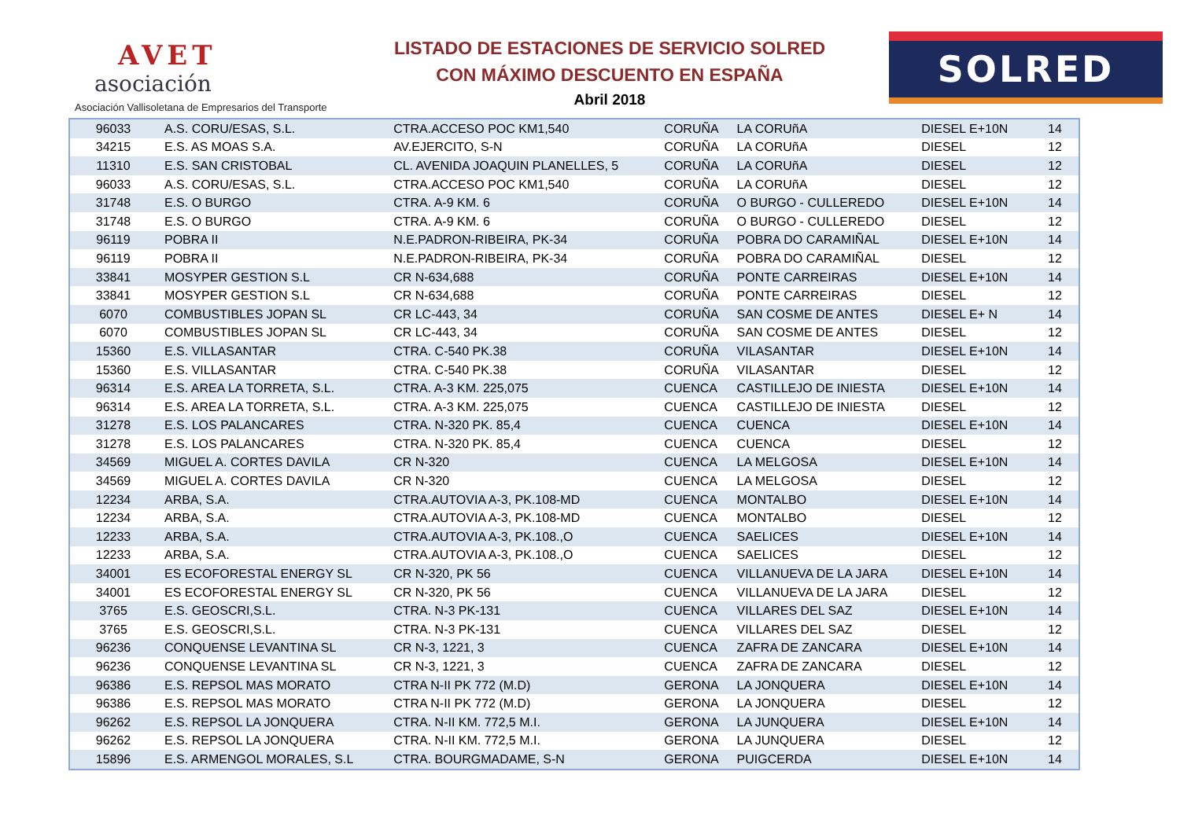AVET
asociación
Asociación Vallisoletana de Empresarios del Transporte
LISTADO DE ESTACIONES DE SERVICIO SOLRED
CON MÁXIMO DESCUENTO EN ESPAÑA
Abril 2018
SOLRED
| 96033 | A.S. CORU/ESAS, S.L. | CTRA.ACCESO POC KM1,540 | CORUÑA | LA CORUñA | DIESEL E+10N | 14 |
| 34215 | E.S. AS MOAS S.A. | AV.EJERCITO, S-N | CORUÑA | LA CORUñA | DIESEL | 12 |
| 11310 | E.S. SAN CRISTOBAL | CL. AVENIDA JOAQUIN PLANELLES, 5 | CORUÑA | LA CORUñA | DIESEL | 12 |
| 96033 | A.S. CORU/ESAS, S.L. | CTRA.ACCESO POC KM1,540 | CORUÑA | LA CORUñA | DIESEL | 12 |
| 31748 | E.S. O BURGO | CTRA. A-9 KM. 6 | CORUÑA | O BURGO - CULLEREDO | DIESEL E+10N | 14 |
| 31748 | E.S. O BURGO | CTRA. A-9 KM. 6 | CORUÑA | O BURGO - CULLEREDO | DIESEL | 12 |
| 96119 | POBRA II | N.E.PADRON-RIBEIRA, PK-34 | CORUÑA | POBRA DO CARAMIÑAL | DIESEL E+10N | 14 |
| 96119 | POBRA II | N.E.PADRON-RIBEIRA, PK-34 | CORUÑA | POBRA DO CARAMIÑAL | DIESEL | 12 |
| 33841 | MOSYPER GESTION S.L | CR N-634,688 | CORUÑA | PONTE CARREIRAS | DIESEL E+10N | 14 |
| 33841 | MOSYPER GESTION S.L | CR N-634,688 | CORUÑA | PONTE CARREIRAS | DIESEL | 12 |
| 6070 | COMBUSTIBLES JOPAN SL | CR LC-443, 34 | CORUÑA | SAN COSME DE ANTES | DIESEL E+ N | 14 |
| 6070 | COMBUSTIBLES JOPAN SL | CR LC-443, 34 | CORUÑA | SAN COSME DE ANTES | DIESEL | 12 |
| 15360 | E.S. VILLASANTAR | CTRA. C-540 PK.38 | CORUÑA | VILASANTAR | DIESEL E+10N | 14 |
| 15360 | E.S. VILLASANTAR | CTRA. C-540 PK.38 | CORUÑA | VILASANTAR | DIESEL | 12 |
| 96314 | E.S. AREA LA TORRETA, S.L. | CTRA. A-3 KM. 225,075 | CUENCA | CASTILLEJO DE INIESTA | DIESEL E+10N | 14 |
| 96314 | E.S. AREA LA TORRETA, S.L. | CTRA. A-3 KM. 225,075 | CUENCA | CASTILLEJO DE INIESTA | DIESEL | 12 |
| 31278 | E.S. LOS PALANCARES | CTRA. N-320 PK. 85,4 | CUENCA | CUENCA | DIESEL E+10N | 14 |
| 31278 | E.S. LOS PALANCARES | CTRA. N-320 PK. 85,4 | CUENCA | CUENCA | DIESEL | 12 |
| 34569 | MIGUEL A. CORTES DAVILA | CR N-320 | CUENCA | LA MELGOSA | DIESEL E+10N | 14 |
| 34569 | MIGUEL A. CORTES DAVILA | CR N-320 | CUENCA | LA MELGOSA | DIESEL | 12 |
| 12234 | ARBA, S.A. | CTRA.AUTOVIA A-3, PK.108-MD | CUENCA | MONTALBO | DIESEL E+10N | 14 |
| 12234 | ARBA, S.A. | CTRA.AUTOVIA A-3, PK.108-MD | CUENCA | MONTALBO | DIESEL | 12 |
| 12233 | ARBA, S.A. | CTRA.AUTOVIA A-3, PK.108.,O | CUENCA | SAELICES | DIESEL E+10N | 14 |
| 12233 | ARBA, S.A. | CTRA.AUTOVIA A-3, PK.108.,O | CUENCA | SAELICES | DIESEL | 12 |
| 34001 | ES ECOFORESTAL ENERGY SL | CR N-320, PK 56 | CUENCA | VILLANUEVA DE LA JARA | DIESEL E+10N | 14 |
| 34001 | ES ECOFORESTAL ENERGY SL | CR N-320, PK 56 | CUENCA | VILLANUEVA DE LA JARA | DIESEL | 12 |
| 3765 | E.S. GEOSCRI,S.L. | CTRA. N-3 PK-131 | CUENCA | VILLARES DEL SAZ | DIESEL E+10N | 14 |
| 3765 | E.S. GEOSCRI,S.L. | CTRA. N-3 PK-131 | CUENCA | VILLARES DEL SAZ | DIESEL | 12 |
| 96236 | CONQUENSE LEVANTINA SL | CR N-3, 1221, 3 | CUENCA | ZAFRA DE ZANCARA | DIESEL E+10N | 14 |
| 96236 | CONQUENSE LEVANTINA SL | CR N-3, 1221, 3 | CUENCA | ZAFRA DE ZANCARA | DIESEL | 12 |
| 96386 | E.S. REPSOL MAS MORATO | CTRA N-II PK 772 (M.D) | GERONA | LA JONQUERA | DIESEL E+10N | 14 |
| 96386 | E.S. REPSOL MAS MORATO | CTRA N-II PK 772 (M.D) | GERONA | LA JONQUERA | DIESEL | 12 |
| 96262 | E.S. REPSOL LA JONQUERA | CTRA. N-II KM. 772,5 M.I. | GERONA | LA JUNQUERA | DIESEL E+10N | 14 |
| 96262 | E.S. REPSOL LA JONQUERA | CTRA. N-II KM. 772,5 M.I. | GERONA | LA JUNQUERA | DIESEL | 12 |
| 15896 | E.S. ARMENGOL MORALES, S.L | CTRA. BOURGMADAME, S-N | GERONA | PUIGCERDA | DIESEL E+10N | 14 |